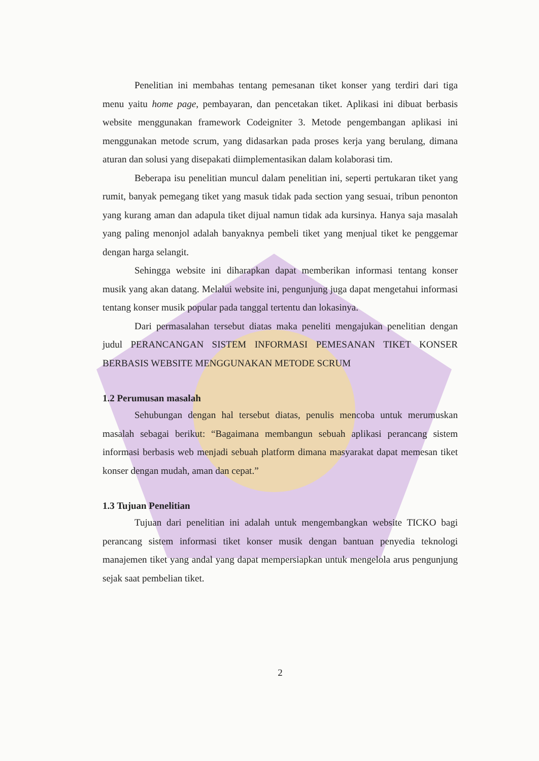Penelitian ini membahas tentang pemesanan tiket konser yang terdiri dari tiga menu yaitu home page, pembayaran, dan pencetakan tiket. Aplikasi ini dibuat berbasis website menggunakan framework Codeigniter 3. Metode pengembangan aplikasi ini menggunakan metode scrum, yang didasarkan pada proses kerja yang berulang, dimana aturan dan solusi yang disepakati diimplementasikan dalam kolaborasi tim.
Beberapa isu penelitian muncul dalam penelitian ini, seperti pertukaran tiket yang rumit, banyak pemegang tiket yang masuk tidak pada section yang sesuai, tribun penonton yang kurang aman dan adapula tiket dijual namun tidak ada kursinya. Hanya saja masalah yang paling menonjol adalah banyaknya pembeli tiket yang menjual tiket ke penggemar dengan harga selangit.
Sehingga website ini diharapkan dapat memberikan informasi tentang konser musik yang akan datang. Melalui website ini, pengunjung juga dapat mengetahui informasi tentang konser musik popular pada tanggal tertentu dan lokasinya.
Dari permasalahan tersebut diatas maka peneliti mengajukan penelitian dengan judul PERANCANGAN SISTEM INFORMASI PEMESANAN TIKET KONSER BERBASIS WEBSITE MENGGUNAKAN METODE SCRUM
1.2 Perumusan masalah
Sehubungan dengan hal tersebut diatas, penulis mencoba untuk merumuskan masalah sebagai berikut: “Bagaimana membangun sebuah aplikasi perancang sistem informasi berbasis web menjadi sebuah platform dimana masyarakat dapat memesan tiket konser dengan mudah, aman dan cepat.”
1.3 Tujuan Penelitian
Tujuan dari penelitian ini adalah untuk mengembangkan website TICKO bagi perancang sistem informasi tiket konser musik dengan bantuan penyedia teknologi manajemen tiket yang andal yang dapat mempersiapkan untuk mengelola arus pengunjung sejak saat pembelian tiket.
2